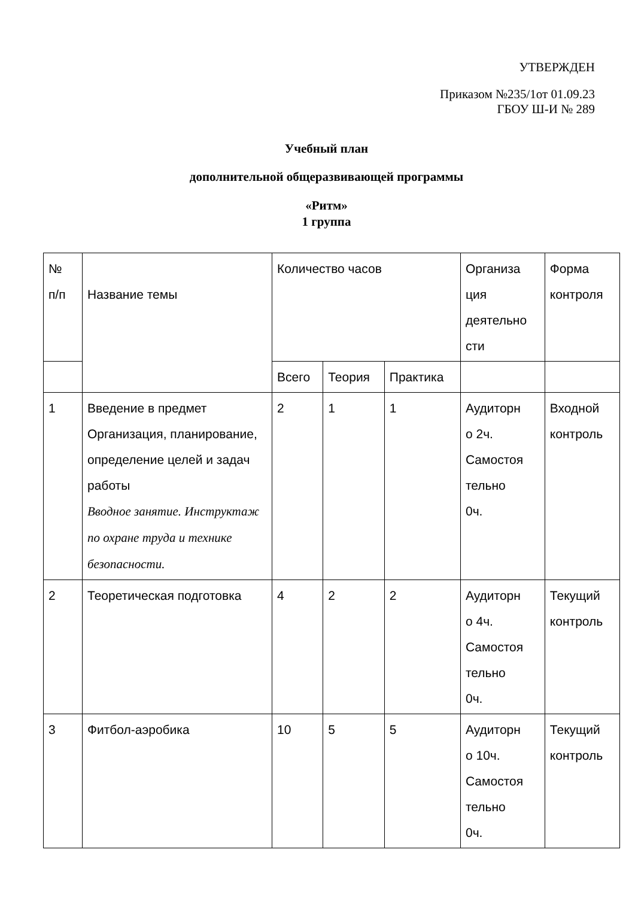УТВЕРЖДЕН
Приказом №235/1от 01.09.23
ГБОУ Ш-И № 289
Учебный план
дополнительной общеразвивающей программы
«Ритм»
1 группа
| № п/п | Название темы | Количество часов | | | Организа ция деятельно сти | Форма контроля |
| | | Всего | Теория | Практика | | |
| 1 | Введение в предмет Организация, планирование, определение целей и задач работы Вводное занятие. Инструктаж по охране труда и технике безопасности. | 2 | 1 | 1 | Аудиторн о 2ч. Самостоя тельно 0ч. | Входной контроль |
| 2 | Теоретическая подготовка | 4 | 2 | 2 | Аудиторн о 4ч. Самостоя тельно 0ч. | Текущий контроль |
| 3 | Фитбол-аэробика | 10 | 5 | 5 | Аудиторн о 10ч. Самостоя тельно 0ч. | Текущий контроль |